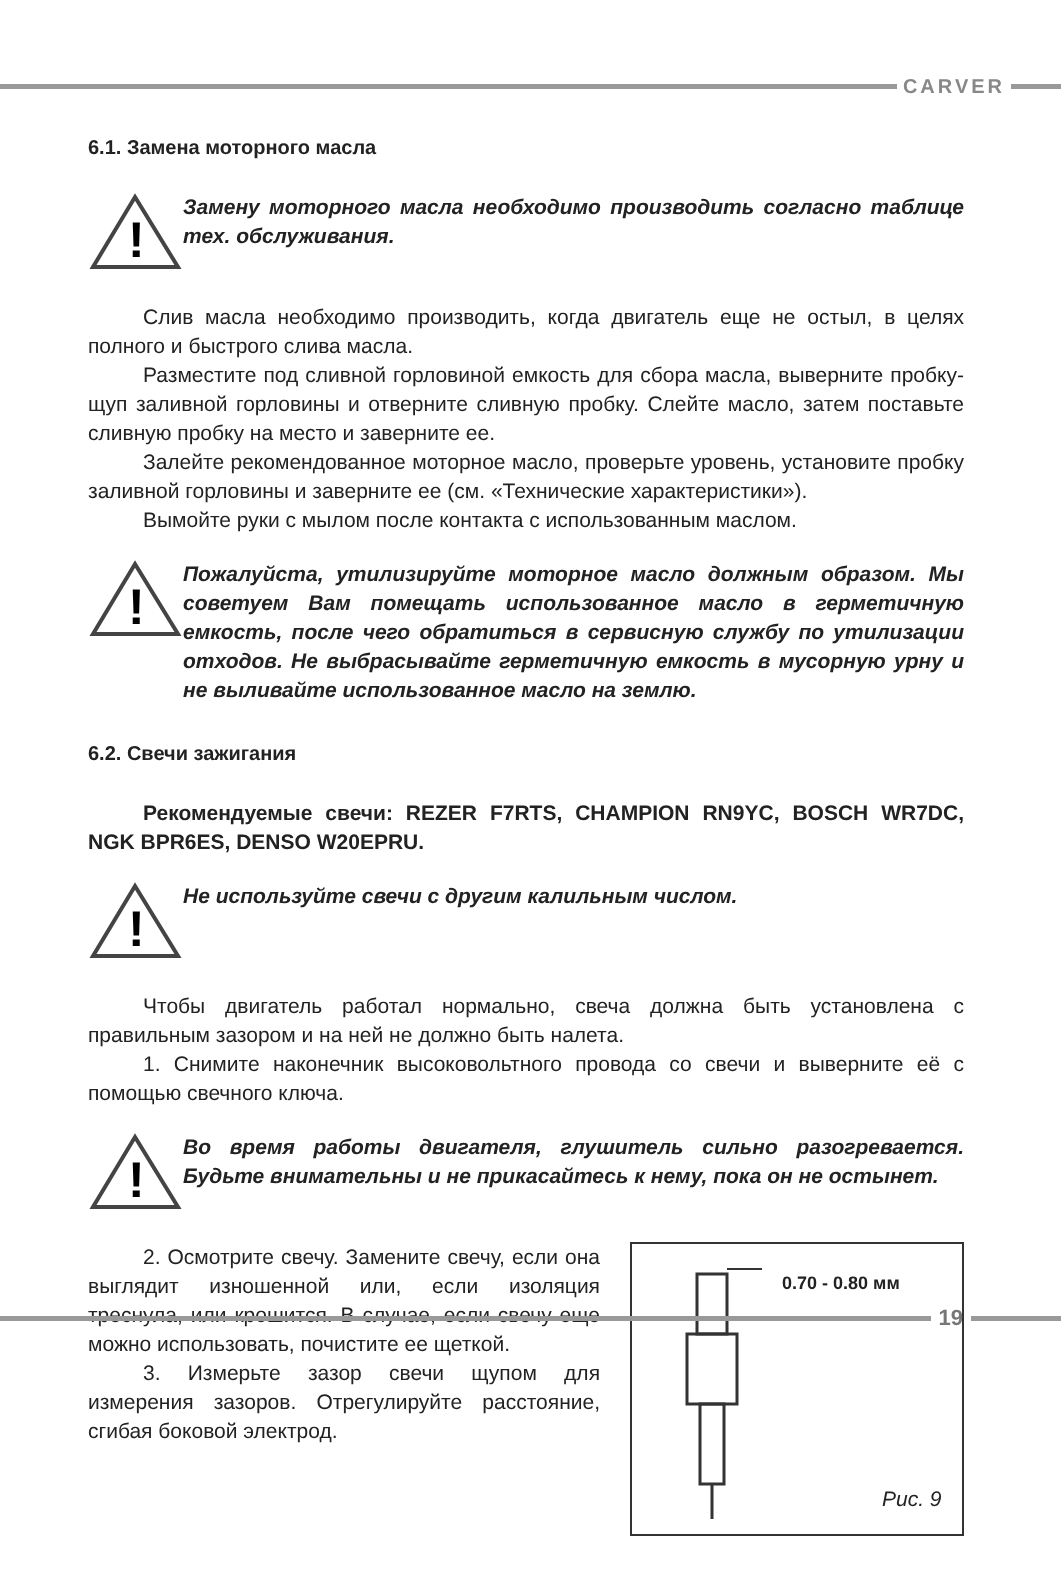CARVER
6.1. Замена моторного масла
!
Замену моторного масла необходимо производить согласно таблице тех. обслуживания.
Слив масла необходимо производить, когда двигатель еще не остыл, в целях полного и быстрого слива масла.
Разместите под сливной горловиной емкость для сбора масла, выверните пробку-щуп заливной горловины и отверните сливную пробку. Слейте масло, затем поставьте сливную пробку на место и заверните ее.
Залейте рекомендованное моторное масло, проверьте уровень, установите пробку заливной горловины и заверните ее (см. «Технические характеристики»).
Вымойте руки с мылом после контакта с использованным маслом.
!
Пожалуйста, утилизируйте моторное масло должным образом. Мы советуем Вам помещать использованное масло в герметичную емкость, после чего обратиться в сервисную службу по утилизации отходов. Не выбрасывайте герметичную емкость в мусорную урну и не выливайте использованное масло на землю.
6.2. Свечи зажигания
Рекомендуемые свечи: REZER F7RTS, CHAMPION RN9YC, BOSCH WR7DC, NGK BPR6ES, DENSO W20EPRU.
!
Не используйте свечи с другим калильным числом.
Чтобы двигатель работал нормально, свеча должна быть установлена с правильным зазором и на ней не должно быть налета.
1. Снимите наконечник высоковольтного провода со свечи и выверните её с помощью свечного ключа.
!
Во время работы двигателя, глушитель сильно разогревается. Будьте внимательны и не прикасайтесь к нему, пока он не остынет.
2. Осмотрите свечу. Замените свечу, если она выглядит изношенной или, если изоляция треснула, или крошится. В случае, если свечу еще можно использовать, почистите ее щеткой.
3. Измерьте зазор свечи щупом для измерения зазоров. Отрегулируйте расстояние, сгибая боковой электрод.
0.70 - 0.80 мм
Рис. 9
19